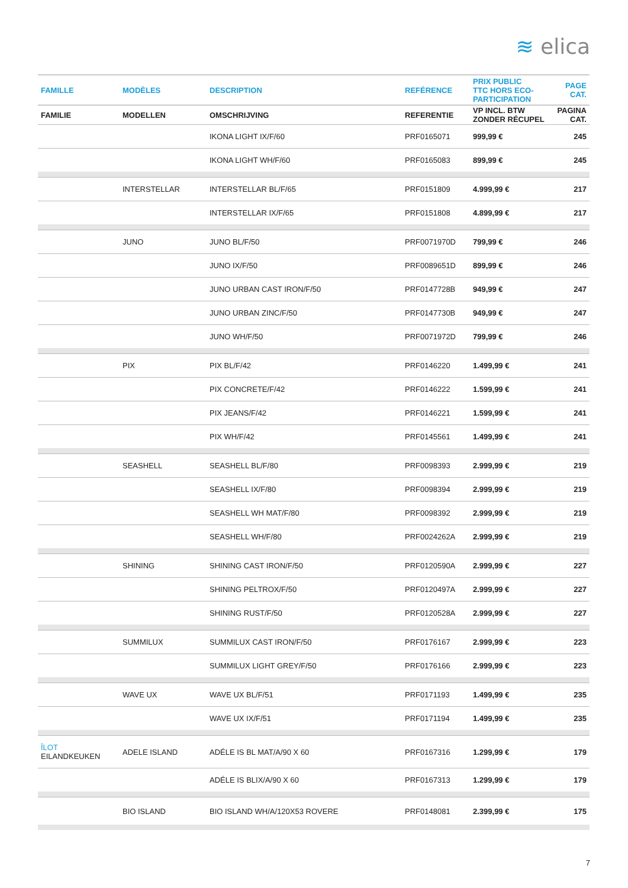≋ elica
| FAMILLE | MODÈLES | DESCRIPTION | REFÉRENCE | PRIX PUBLIC TTC HORS ECO- PARTICIPATION | PAGE CAT. |
| --- | --- | --- | --- | --- | --- |
| FAMILIE | MODELLEN | OMSCHRIJVING | REFERENTIE | VP INCL. BTW ZONDER RÉCUPEL | PAGINA CAT. |
| | | IKONA LIGHT IX/F/60 | PRF0165071 | 999,99 € | 245 |
| | | IKONA LIGHT WH/F/60 | PRF0165083 | 899,99 € | 245 |
| | INTERSTELLAR | INTERSTELLAR BL/F/65 | PRF0151809 | 4.999,99 € | 217 |
| | | INTERSTELLAR IX/F/65 | PRF0151808 | 4.899,99 € | 217 |
| | JUNO | JUNO BL/F/50 | PRF0071970D | 799,99 € | 246 |
| | | JUNO IX/F/50 | PRF0089651D | 899,99 € | 246 |
| | | JUNO URBAN CAST IRON/F/50 | PRF0147728B | 949,99 € | 247 |
| | | JUNO URBAN ZINC/F/50 | PRF0147730B | 949,99 € | 247 |
| | | JUNO WH/F/50 | PRF0071972D | 799,99 € | 246 |
| | PIX | PIX BL/F/42 | PRF0146220 | 1.499,99 € | 241 |
| | | PIX CONCRETE/F/42 | PRF0146222 | 1.599,99 € | 241 |
| | | PIX JEANS/F/42 | PRF0146221 | 1.599,99 € | 241 |
| | | PIX WH/F/42 | PRF0145561 | 1.499,99 € | 241 |
| | SEASHELL | SEASHELL BL/F/80 | PRF0098393 | 2.999,99 € | 219 |
| | | SEASHELL IX/F/80 | PRF0098394 | 2.999,99 € | 219 |
| | | SEASHELL WH MAT/F/80 | PRF0098392 | 2.999,99 € | 219 |
| | | SEASHELL WH/F/80 | PRF0024262A | 2.999,99 € | 219 |
| | SHINING | SHINING CAST IRON/F/50 | PRF0120590A | 2.999,99 € | 227 |
| | | SHINING PELTROX/F/50 | PRF0120497A | 2.999,99 € | 227 |
| | | SHINING RUST/F/50 | PRF0120528A | 2.999,99 € | 227 |
| | SUMMILUX | SUMMILUX CAST IRON/F/50 | PRF0176167 | 2.999,99 € | 223 |
| | | SUMMILUX LIGHT GREY/F/50 | PRF0176166 | 2.999,99 € | 223 |
| | WAVE UX | WAVE UX BL/F/51 | PRF0171193 | 1.499,99 € | 235 |
| | | WAVE UX IX/F/51 | PRF0171194 | 1.499,99 € | 235 |
| ÎLOT EILANDKEUKEN | ADELE ISLAND | ADÉLE IS BL MAT/A/90 X 60 | PRF0167316 | 1.299,99 € | 179 |
| | | ADÉLE IS BLIX/A/90 X 60 | PRF0167313 | 1.299,99 € | 179 |
| | BIO ISLAND | BIO ISLAND WH/A/120X53 ROVERE | PRF0148081 | 2.399,99 € | 175 |
7